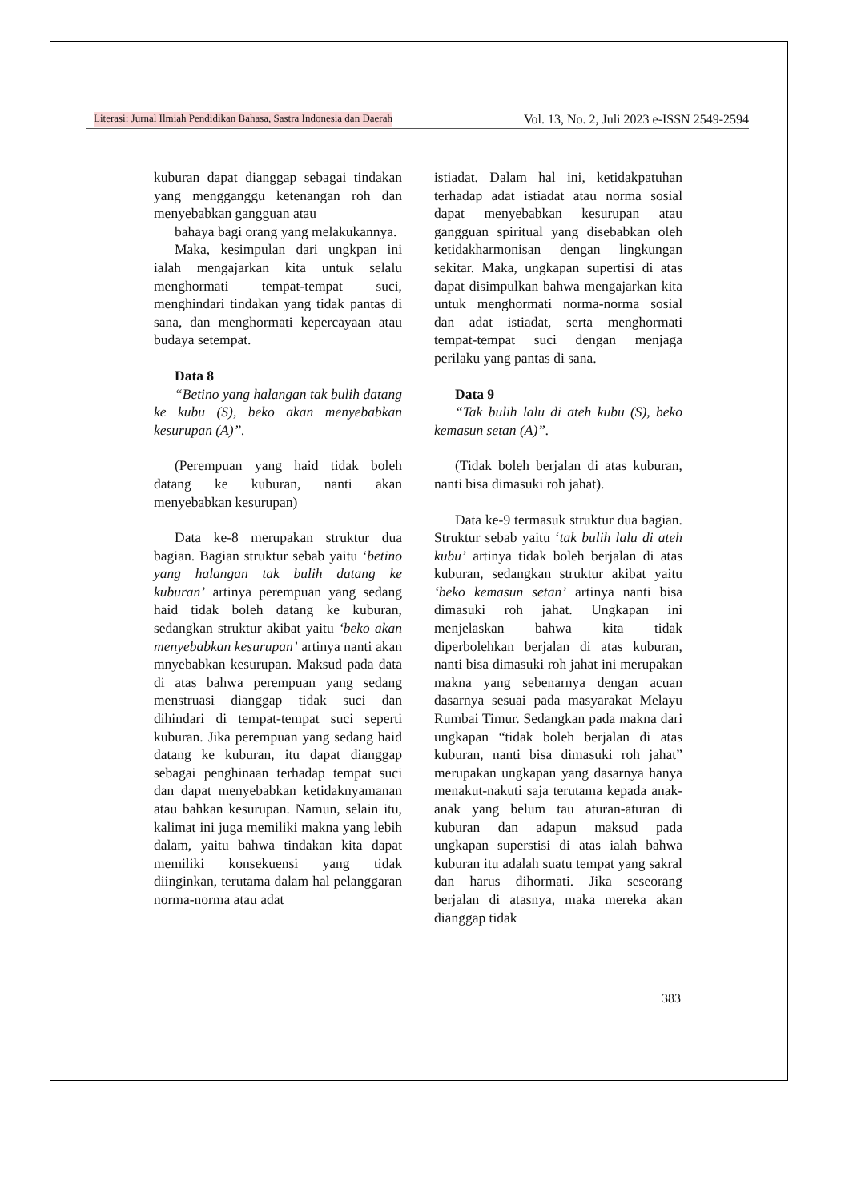Literasi: Jurnal Ilmiah Pendidikan Bahasa, Sastra Indonesia dan Daerah Vol. 13, No. 2, Juli 2023 e-ISSN 2549-2594
kuburan dapat dianggap sebagai tindakan yang mengganggu ketenangan roh dan menyebabkan gangguan atau
bahaya bagi orang yang melakukannya.
Maka, kesimpulan dari ungkpan ini ialah mengajarkan kita untuk selalu menghormati tempat-tempat suci, menghindari tindakan yang tidak pantas di sana, dan menghormati kepercayaan atau budaya setempat.
Data 8
“Betino yang halangan tak bulih datang ke kubu (S), beko akan menyebabkan kesurupan (A)”.
(Perempuan yang haid tidak boleh datang ke kuburan, nanti akan menyebabkan kesurupan)
Data ke-8 merupakan struktur dua bagian. Bagian struktur sebab yaitu ‘betino yang halangan tak bulih datang ke kuburan’ artinya perempuan yang sedang haid tidak boleh datang ke kuburan, sedangkan struktur akibat yaitu ‘beko akan menyebabkan kesurupan’ artinya nanti akan mnyebabkan kesurupan. Maksud pada data di atas bahwa perempuan yang sedang menstruasi dianggap tidak suci dan dihindari di tempat-tempat suci seperti kuburan. Jika perempuan yang sedang haid datang ke kuburan, itu dapat dianggap sebagai penghinaan terhadap tempat suci dan dapat menyebabkan ketidaknyamanan atau bahkan kesurupan. Namun, selain itu, kalimat ini juga memiliki makna yang lebih dalam, yaitu bahwa tindakan kita dapat memiliki konsekuensi yang tidak diinginkan, terutama dalam hal pelanggaran norma-norma atau adat
istiadat. Dalam hal ini, ketidakpatuhan terhadap adat istiadat atau norma sosial dapat menyebabkan kesurupan atau gangguan spiritual yang disebabkan oleh ketidakharmonisan dengan lingkungan sekitar. Maka, ungkapan supertisi di atas dapat disimpulkan bahwa mengajarkan kita untuk menghormati norma-norma sosial dan adat istiadat, serta menghormati tempat-tempat suci dengan menjaga perilaku yang pantas di sana.
Data 9
“Tak bulih lalu di ateh kubu (S), beko kemasun setan (A)”.
(Tidak boleh berjalan di atas kuburan, nanti bisa dimasuki roh jahat).
Data ke-9 termasuk struktur dua bagian. Struktur sebab yaitu ‘tak bulih lalu di ateh kubu’ artinya tidak boleh berjalan di atas kuburan, sedangkan struktur akibat yaitu ‘beko kemasun setan’ artinya nanti bisa dimasuki roh jahat. Ungkapan ini menjelaskan bahwa kita tidak diperbolehkan berjalan di atas kuburan, nanti bisa dimasuki roh jahat ini merupakan makna yang sebenarnya dengan acuan dasarnya sesuai pada masyarakat Melayu Rumbai Timur. Sedangkan pada makna dari ungkapan “tidak boleh berjalan di atas kuburan, nanti bisa dimasuki roh jahat” merupakan ungkapan yang dasarnya hanya menakut-nakuti saja terutama kepada anak-anak yang belum tau aturan-aturan di kuburan dan adapun maksud pada ungkapan superstisi di atas ialah bahwa kuburan itu adalah suatu tempat yang sakral dan harus dihormati. Jika seseorang berjalan di atasnya, maka mereka akan dianggap tidak
383